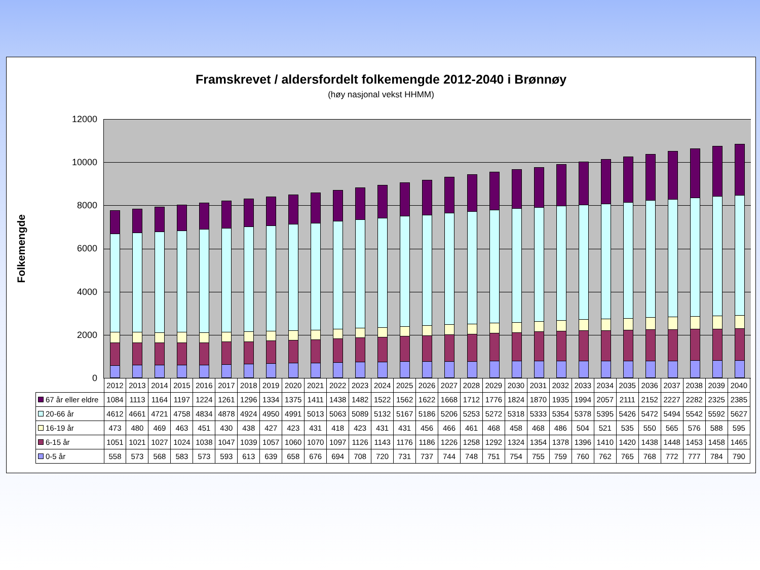Framskrevet / aldersfordelt folkemengde 2012-2040 i Brønnøy
(høy nasjonal vekst HHMM)
Folkemengde
12000
10000
8000
6000
4000
2000
0
| | 2012 | 2013 | 2014 | 2015 | 2016 | 2017 | 2018 | 2019 | 2020 | 2021 | 2022 | 2023 | 2024 | 2025 | 2026 | 2027 | 2028 | 2029 | 2030 | 2031 | 2032 | 2033 | 2034 | 2035 | 2036 | 2037 | 2038 | 2039 | 2040 |
| --- | --- | --- | --- | --- | --- | --- | --- | --- | --- | --- | --- | --- | --- | --- | --- | --- | --- | --- | --- | --- | --- | --- | --- | --- | --- | --- | --- | --- | --- |
| 67 år eller eldre | 1084 | 1113 | 1164 | 1197 | 1224 | 1261 | 1296 | 1334 | 1375 | 1411 | 1438 | 1482 | 1522 | 1562 | 1622 | 1668 | 1712 | 1776 | 1824 | 1870 | 1935 | 1994 | 2057 | 2111 | 2152 | 2227 | 2282 | 2325 | 2385 |
| 20-66 år | 4612 | 4661 | 4721 | 4758 | 4834 | 4878 | 4924 | 4950 | 4991 | 5013 | 5063 | 5089 | 5132 | 5167 | 5186 | 5206 | 5253 | 5272 | 5318 | 5333 | 5354 | 5378 | 5395 | 5426 | 5472 | 5494 | 5542 | 5592 | 5627 |
| 16-19 år | 473 | 480 | 469 | 463 | 451 | 430 | 438 | 427 | 423 | 431 | 418 | 423 | 431 | 431 | 456 | 466 | 461 | 468 | 458 | 468 | 486 | 504 | 521 | 535 | 550 | 565 | 576 | 588 | 595 |
| 6-15 år | 1051 | 1021 | 1027 | 1024 | 1038 | 1047 | 1039 | 1057 | 1060 | 1070 | 1097 | 1126 | 1143 | 1176 | 1186 | 1226 | 1258 | 1292 | 1324 | 1354 | 1378 | 1396 | 1410 | 1420 | 1438 | 1448 | 1453 | 1458 | 1465 |
| 0-5 år | 558 | 573 | 568 | 583 | 573 | 593 | 613 | 639 | 658 | 676 | 694 | 708 | 720 | 731 | 737 | 744 | 748 | 751 | 754 | 755 | 759 | 760 | 762 | 765 | 768 | 772 | 777 | 784 | 790 |